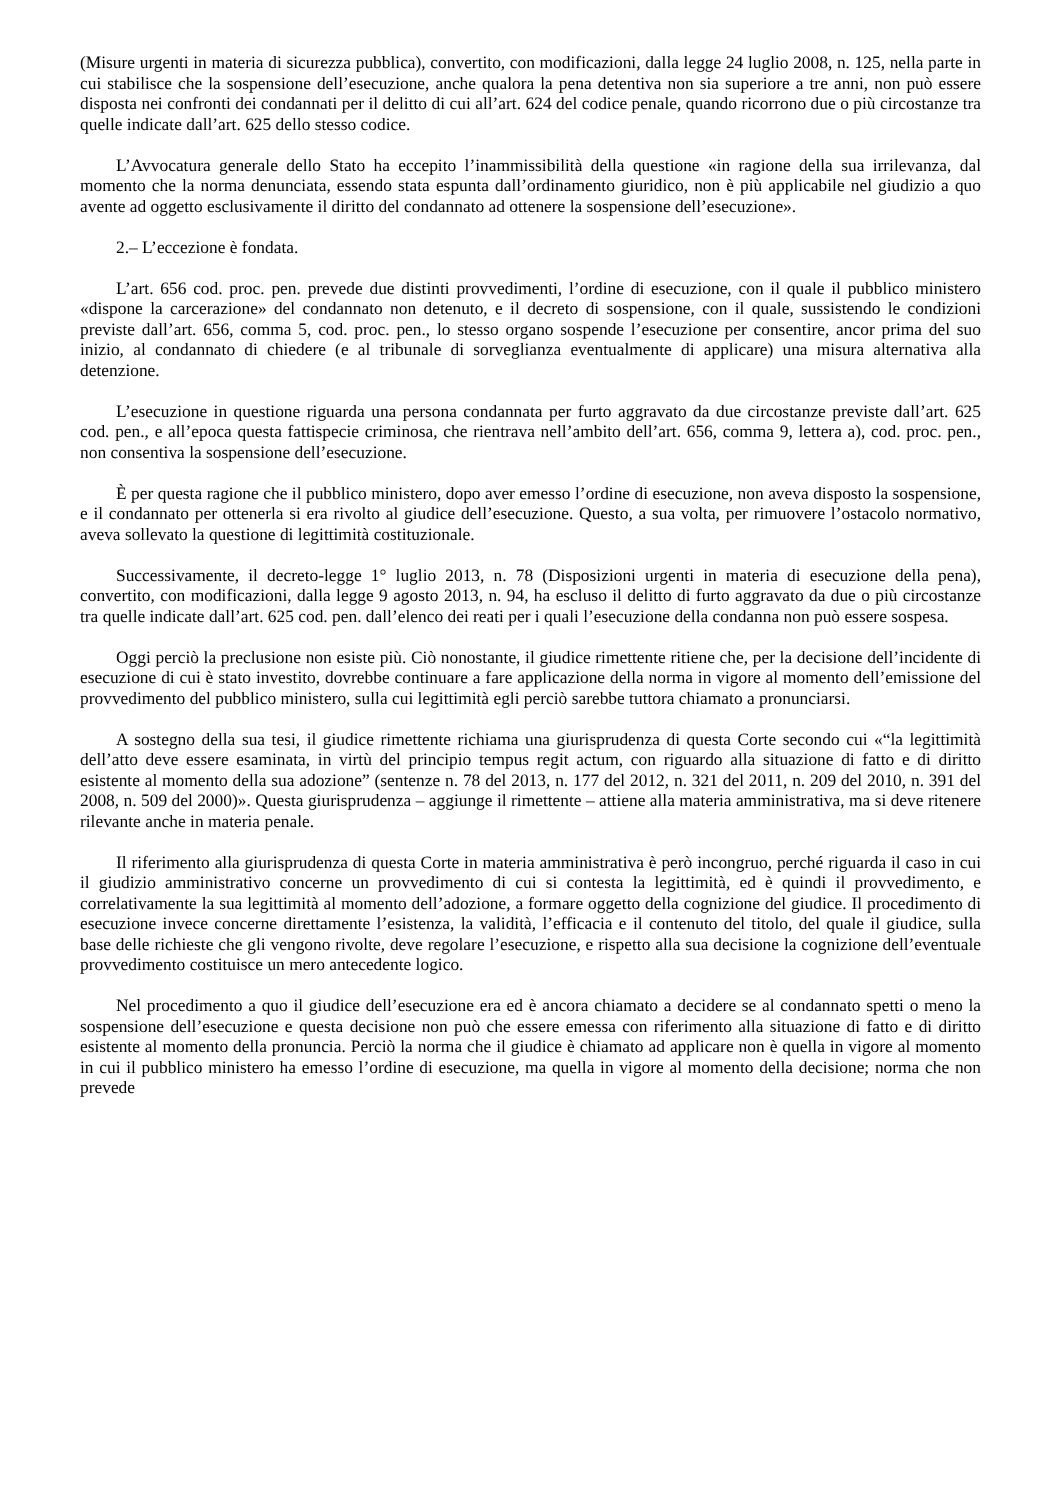(Misure urgenti in materia di sicurezza pubblica), convertito, con modificazioni, dalla legge 24 luglio 2008, n. 125, nella parte in cui stabilisce che la sospensione dell’esecuzione, anche qualora la pena detentiva non sia superiore a tre anni, non può essere disposta nei confronti dei condannati per il delitto di cui all’art. 624 del codice penale, quando ricorrono due o più circostanze tra quelle indicate dall’art. 625 dello stesso codice.
L’Avvocatura generale dello Stato ha eccepito l’inammissibilità della questione «in ragione della sua irrilevanza, dal momento che la norma denunciata, essendo stata espunta dall’ordinamento giuridico, non è più applicabile nel giudizio a quo avente ad oggetto esclusivamente il diritto del condannato ad ottenere la sospensione dell’esecuzione».
2.– L’eccezione è fondata.
L’art. 656 cod. proc. pen. prevede due distinti provvedimenti, l’ordine di esecuzione, con il quale il pubblico ministero «dispone la carcerazione» del condannato non detenuto, e il decreto di sospensione, con il quale, sussistendo le condizioni previste dall’art. 656, comma 5, cod. proc. pen., lo stesso organo sospende l’esecuzione per consentire, ancor prima del suo inizio, al condannato di chiedere (e al tribunale di sorveglianza eventualmente di applicare) una misura alternativa alla detenzione.
L’esecuzione in questione riguarda una persona condannata per furto aggravato da due circostanze previste dall’art. 625 cod. pen., e all’epoca questa fattispecie criminosa, che rientrava nell’ambito dell’art. 656, comma 9, lettera a), cod. proc. pen., non consentiva la sospensione dell’esecuzione.
È per questa ragione che il pubblico ministero, dopo aver emesso l’ordine di esecuzione, non aveva disposto la sospensione, e il condannato per ottenerla si era rivolto al giudice dell’esecuzione. Questo, a sua volta, per rimuovere l’ostacolo normativo, aveva sollevato la questione di legittimità costituzionale.
Successivamente, il decreto-legge 1° luglio 2013, n. 78 (Disposizioni urgenti in materia di esecuzione della pena), convertito, con modificazioni, dalla legge 9 agosto 2013, n. 94, ha escluso il delitto di furto aggravato da due o più circostanze tra quelle indicate dall’art. 625 cod. pen. dall’elenco dei reati per i quali l’esecuzione della condanna non può essere sospesa.
Oggi perciò la preclusione non esiste più. Ciò nonostante, il giudice rimettente ritiene che, per la decisione dell’incidente di esecuzione di cui è stato investito, dovrebbe continuare a fare applicazione della norma in vigore al momento dell’emissione del provvedimento del pubblico ministero, sulla cui legittimità egli perciò sarebbe tuttora chiamato a pronunciarsi.
A sostegno della sua tesi, il giudice rimettente richiama una giurisprudenza di questa Corte secondo cui «“la legittimità dell’atto deve essere esaminata, in virtù del principio tempus regit actum, con riguardo alla situazione di fatto e di diritto esistente al momento della sua adozione” (sentenze n. 78 del 2013, n. 177 del 2012, n. 321 del 2011, n. 209 del 2010, n. 391 del 2008, n. 509 del 2000)». Questa giurisprudenza – aggiunge il rimettente – attiene alla materia amministrativa, ma si deve ritenere rilevante anche in materia penale.
Il riferimento alla giurisprudenza di questa Corte in materia amministrativa è però incongruo, perché riguarda il caso in cui il giudizio amministrativo concerne un provvedimento di cui si contesta la legittimità, ed è quindi il provvedimento, e correlativamente la sua legittimità al momento dell’adozione, a formare oggetto della cognizione del giudice. Il procedimento di esecuzione invece concerne direttamente l’esistenza, la validità, l’efficacia e il contenuto del titolo, del quale il giudice, sulla base delle richieste che gli vengono rivolte, deve regolare l’esecuzione, e rispetto alla sua decisione la cognizione dell’eventuale provvedimento costituisce un mero antecedente logico.
Nel procedimento a quo il giudice dell’esecuzione era ed è ancora chiamato a decidere se al condannato spetti o meno la sospensione dell’esecuzione e questa decisione non può che essere emessa con riferimento alla situazione di fatto e di diritto esistente al momento della pronuncia. Perciò la norma che il giudice è chiamato ad applicare non è quella in vigore al momento in cui il pubblico ministero ha emesso l’ordine di esecuzione, ma quella in vigore al momento della decisione; norma che non prevede